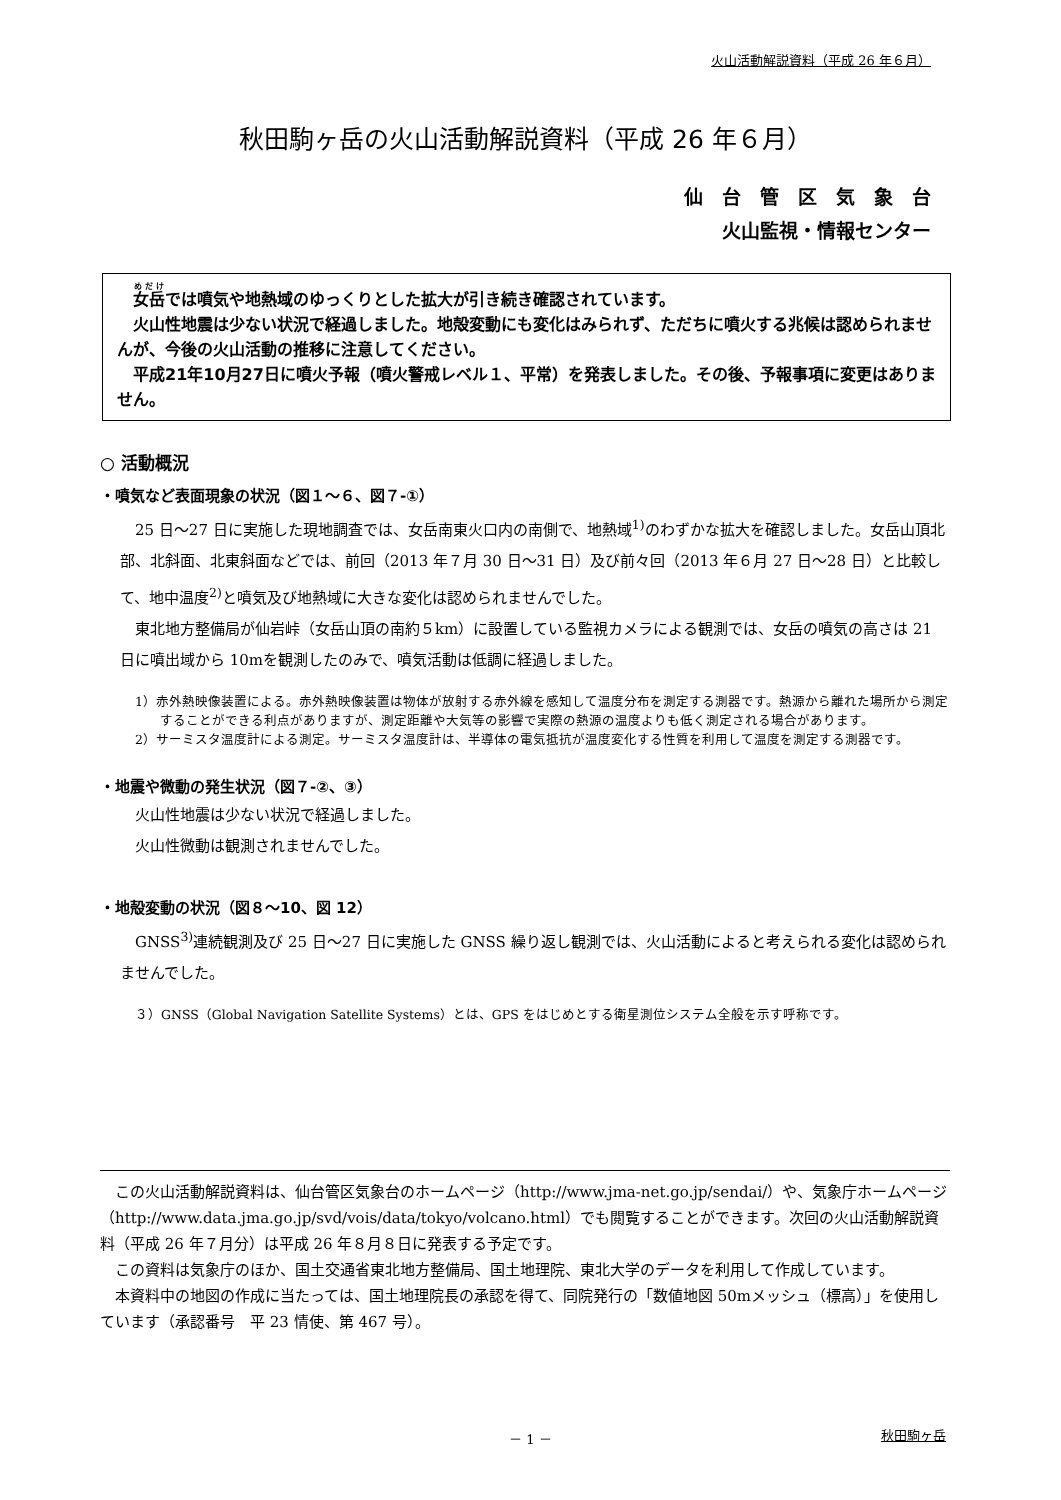火山活動解説資料（平成 26 年６月）
秋田駒ヶ岳の火山活動解説資料（平成 26 年６月）
仙　台　管　区　気　象　台
火山監視・情報センター
女岳では噴気や地熱域のゆっくりとした拡大が引き続き確認されています。
火山性地震は少ない状況で経過しました。地殻変動にも変化はみられず、ただちに噴火する兆候は認められませんが、今後の火山活動の推移に注意してください。
平成21年10月27日に噴火予報（噴火警戒レベル１、平常）を発表しました。その後、予報事項に変更はありません。
○ 活動概況
・噴気など表面現象の状況（図１～６、図７-①）
25 日～27 日に実施した現地調査では、女岳南東火口内の南側で、地熱域<sup>1)</sup>のわずかな拡大を確認しました。女岳山頂北部、北斜面、北東斜面などでは、前回（2013 年７月 30 日～31 日）及び前々回（2013 年６月 27 日～28 日）と比較して、地中温度<sup>2)</sup>と噴気及び地熱域に大きな変化は認められませんでした。
東北地方整備局が仙岩峠（女岳山頂の南約５km）に設置している監視カメラによる観測では、女岳の噴気の高さは 21 日に噴出域から 10mを観測したのみで、噴気活動は低調に経過しました。
1）赤外熱映像装置による。赤外熱映像装置は物体が放射する赤外線を感知して温度分布を測定する測器です。熱源から離れた場所から測定することができる利点がありますが、測定距離や大気等の影響で実際の熱源の温度よりも低く測定される場合があります。
2）サーミスタ温度計による測定。サーミスタ温度計は、半導体の電気抵抗が温度変化する性質を利用して温度を測定する測器です。
・地震や微動の発生状況（図７-②、③）
火山性地震は少ない状況で経過しました。
火山性微動は観測されませんでした。
・地殻変動の状況（図８～10、図 12）
GNSS<sup>3)</sup>連続観測及び 25 日～27 日に実施した GNSS 繰り返し観測では、火山活動によると考えられる変化は認められませんでした。
３）GNSS（Global Navigation Satellite Systems）とは、GPS をはじめとする衛星測位システム全般を示す呼称です。
この火山活動解説資料は、仙台管区気象台のホームページ（http://www.jma-net.go.jp/sendai/）や、気象庁ホームページ（http://www.data.jma.go.jp/svd/vois/data/tokyo/volcano.html）でも閲覧することができます。次回の火山活動解説資料（平成 26 年７月分）は平成 26 年８月８日に発表する予定です。
この資料は気象庁のほか、国土交通省東北地方整備局、国土地理院、東北大学のデータを利用して作成しています。
本資料中の地図の作成に当たっては、国土地理院長の承認を得て、同院発行の「数値地図 50mメッシュ（標高）」を使用しています（承認番号　平 23 情使、第 467 号）。
－ 1 － 秋田駒ヶ岳